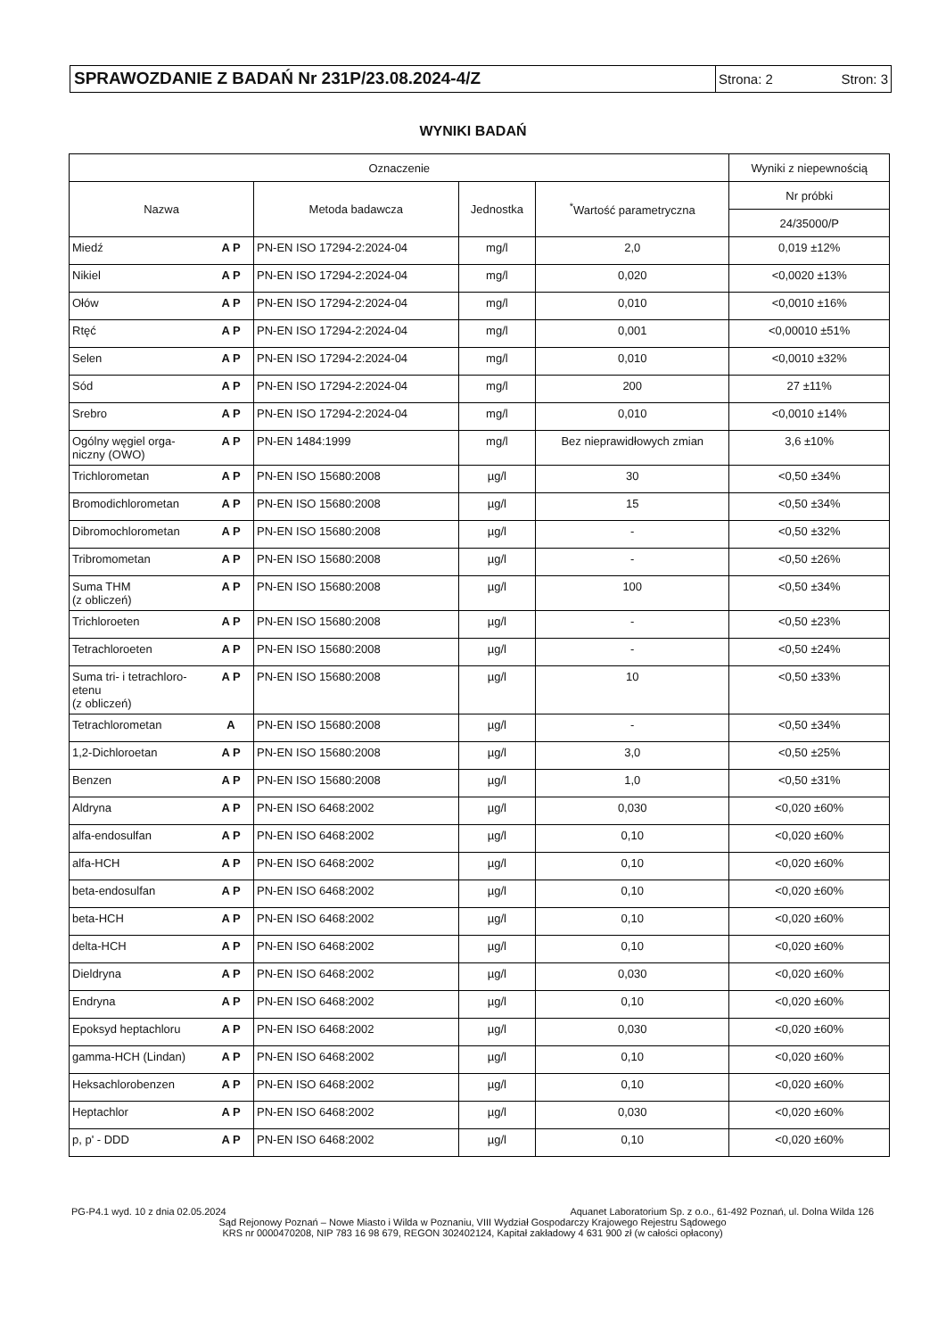SPRAWOZDANIE Z BADAŃ Nr 231P/23.08.2024-4/Z
Strona: 2 Stron: 3
WYNIKI BADAŃ
| Oznaczenie | | | | | Wyniki z niepewnością |
| --- | --- | --- | --- | --- | --- |
| Nazwa | | Metoda badawcza | Jednostka | <sup>*</sup> Wartość parametryczna | Nr próbki |
| | | | | | 24/35000/P |
| Miedź | A P | PN-EN ISO 17294-2:2024-04 | mg/l | 2,0 | 0,019 ±12% |
| Nikiel | A P | PN-EN ISO 17294-2:2024-04 | mg/l | 0,020 | <0,0020 ±13% |
| Ołów | A P | PN-EN ISO 17294-2:2024-04 | mg/l | 0,010 | <0,0010 ±16% |
| Rtęć | A P | PN-EN ISO 17294-2:2024-04 | mg/l | 0,001 | <0,00010 ±51% |
| Selen | A P | PN-EN ISO 17294-2:2024-04 | mg/l | 0,010 | <0,0010 ±32% |
| Sód | A P | PN-EN ISO 17294-2:2024-04 | mg/l | 200 | 27 ±11% |
| Srebro | A P | PN-EN ISO 17294-2:2024-04 | mg/l | 0,010 | <0,0010 ±14% |
| Ogólny węgiel orga- niczny (OWO) | A P | PN-EN 1484:1999 | mg/l | Bez nieprawidłowych zmian | 3,6 ±10% |
| Trichlorometan | A P | PN-EN ISO 15680:2008 | µg/l | 30 | <0,50 ±34% |
| Bromodichlorometan | A P | PN-EN ISO 15680:2008 | µg/l | 15 | <0,50 ±34% |
| Dibromochlorometan | A P | PN-EN ISO 15680:2008 | µg/l | - | <0,50 ±32% |
| Tribromometan | A P | PN-EN ISO 15680:2008 | µg/l | - | <0,50 ±26% |
| Suma THM (z obliczeń) | A P | PN-EN ISO 15680:2008 | µg/l | 100 | <0,50 ±34% |
| Trichloroeten | A P | PN-EN ISO 15680:2008 | µg/l | - | <0,50 ±23% |
| Tetrachloroeten | A P | PN-EN ISO 15680:2008 | µg/l | - | <0,50 ±24% |
| Suma tri- i tetrachloro- etenu (z obliczeń) | A P | PN-EN ISO 15680:2008 | µg/l | 10 | <0,50 ±33% |
| Tetrachlorometan | A | PN-EN ISO 15680:2008 | µg/l | - | <0,50 ±34% |
| 1,2-Dichloroetan | A P | PN-EN ISO 15680:2008 | µg/l | 3,0 | <0,50 ±25% |
| Benzen | A P | PN-EN ISO 15680:2008 | µg/l | 1,0 | <0,50 ±31% |
| Aldryna | A P | PN-EN ISO 6468:2002 | µg/l | 0,030 | <0,020 ±60% |
| alfa-endosulfan | A P | PN-EN ISO 6468:2002 | µg/l | 0,10 | <0,020 ±60% |
| alfa-HCH | A P | PN-EN ISO 6468:2002 | µg/l | 0,10 | <0,020 ±60% |
| beta-endosulfan | A P | PN-EN ISO 6468:2002 | µg/l | 0,10 | <0,020 ±60% |
| beta-HCH | A P | PN-EN ISO 6468:2002 | µg/l | 0,10 | <0,020 ±60% |
| delta-HCH | A P | PN-EN ISO 6468:2002 | µg/l | 0,10 | <0,020 ±60% |
| Dieldryna | A P | PN-EN ISO 6468:2002 | µg/l | 0,030 | <0,020 ±60% |
| Endryna | A P | PN-EN ISO 6468:2002 | µg/l | 0,10 | <0,020 ±60% |
| Epoksyd heptachloru | A P | PN-EN ISO 6468:2002 | µg/l | 0,030 | <0,020 ±60% |
| gamma-HCH (Lindan) | A P | PN-EN ISO 6468:2002 | µg/l | 0,10 | <0,020 ±60% |
| Heksachlorobenzen | A P | PN-EN ISO 6468:2002 | µg/l | 0,10 | <0,020 ±60% |
| Heptachlor | A P | PN-EN ISO 6468:2002 | µg/l | 0,030 | <0,020 ±60% |
| p, p' - DDD | A P | PN-EN ISO 6468:2002 | µg/l | 0,10 | <0,020 ±60% |
PG-P4.1 wyd. 10 z dnia 02.05.2024 Aquanet Laboratorium Sp. z o.o., 61-492 Poznań, ul. Dolna Wilda 126
Sąd Rejonowy Poznań – Nowe Miasto i Wilda w Poznaniu, VIII Wydział Gospodarczy Krajowego Rejestru Sądowego
KRS nr 0000470208, NIP 783 16 98 679, REGON 302402124, Kapitał zakładowy 4 631 900 zł (w całości opłacony)